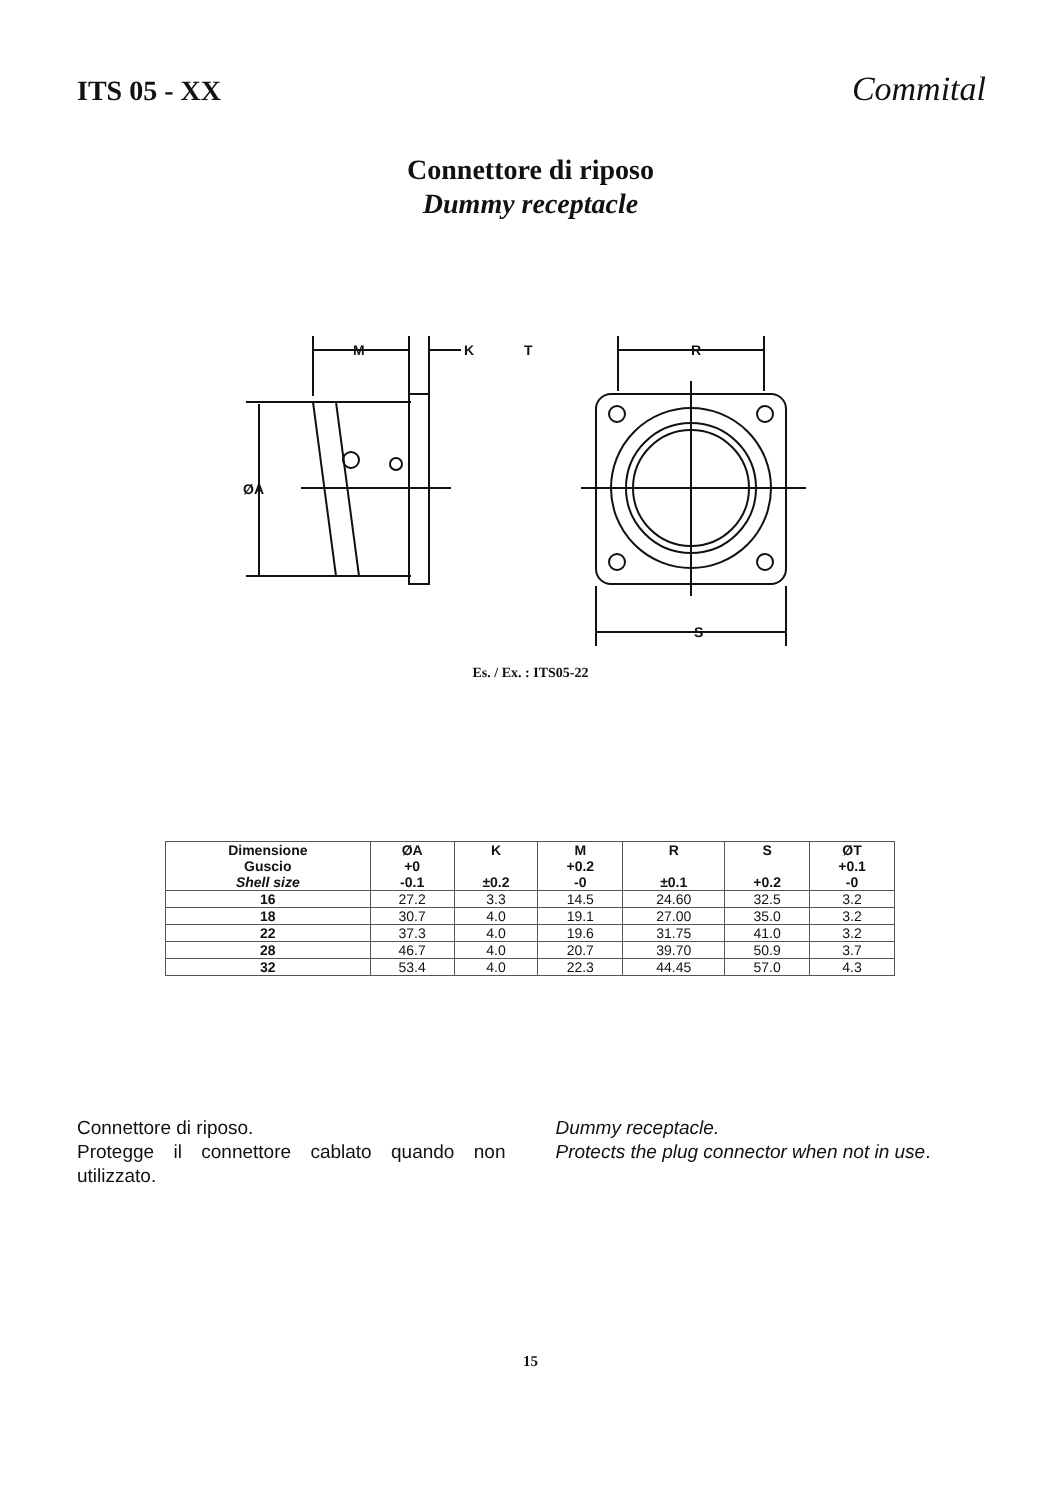ITS 05 - XX
Commital
Connettore di riposo
Dummy receptacle
M
K
T
R
ØA
S
Es. / Ex. : ITS05-22
| Dimensione Guscio Shell size | ØA +0 -0.1 | K ±0.2 | M +0.2 -0 | R ±0.1 | S +0.2 | ØT +0.1 -0 |
| --- | --- | --- | --- | --- | --- | --- |
| 16 | 27.2 | 3.3 | 14.5 | 24.60 | 32.5 | 3.2 |
| 18 | 30.7 | 4.0 | 19.1 | 27.00 | 35.0 | 3.2 |
| 22 | 37.3 | 4.0 | 19.6 | 31.75 | 41.0 | 3.2 |
| 28 | 46.7 | 4.0 | 20.7 | 39.70 | 50.9 | 3.7 |
| 32 | 53.4 | 4.0 | 22.3 | 44.45 | 57.0 | 4.3 |
Connettore di riposo.
Protegge il connettore cablato quando non utilizzato.
Dummy receptacle.
Protects the plug connector when not in use.
15